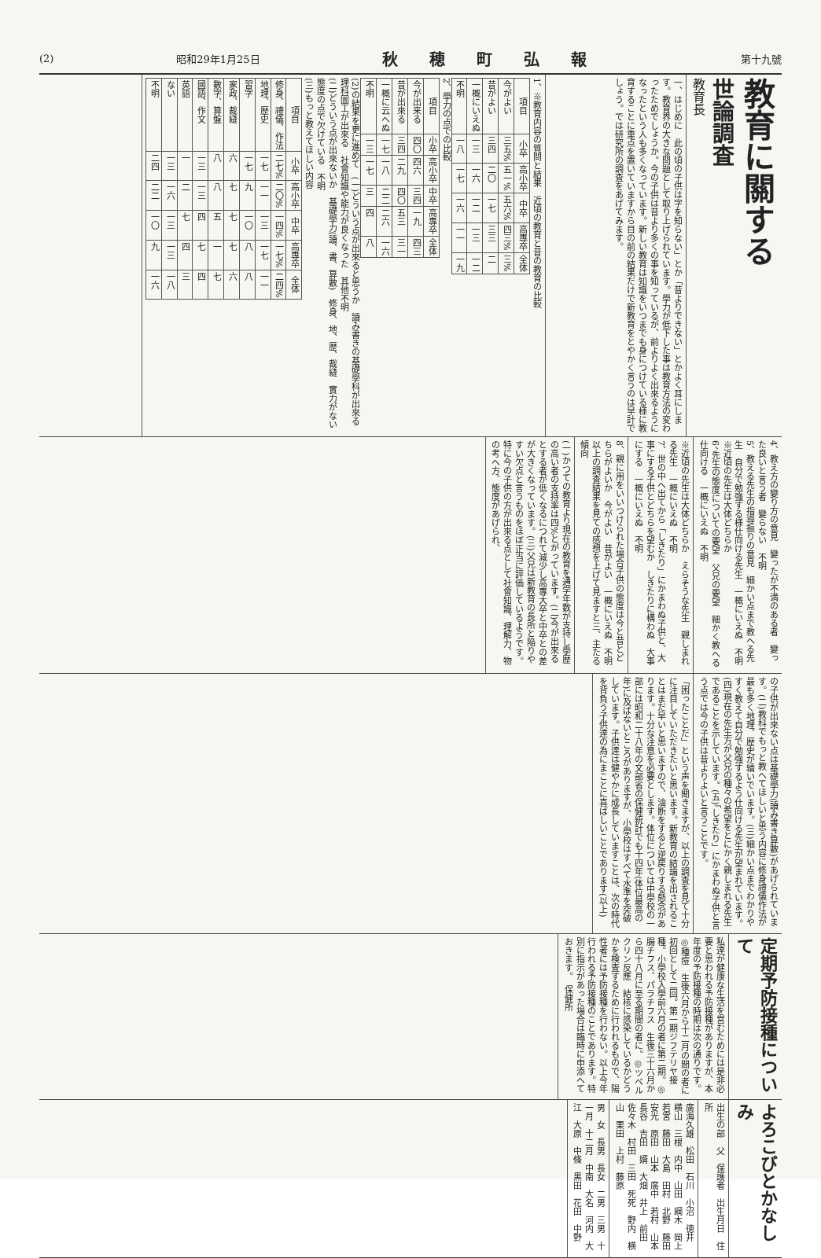(2) 昭和29年1月25日 秋穂町弘報 第十九號
教育に關する
世論調査
教育長
一、はじめに　此の頃の子供は字を知らない」とか「昔よりできない」とかよく耳にします。教育界の大きな問題として取り上げられています。學力が低下した事は教育方法の変わったためでしょうか。今の子供は昔より多くの事を知っているが、前よりよく出來るようになったという人も多くなっています。新しい教育は知識をいつまでも身につけている様に教育することに重点を置いていますから目の前の結果だけで新教育をとやかく言うのは早計でしょう。では研究所の調査をあげてみます。
1、※教育内容の質問と結果　近頃の教育と昔の教育の比較
| 項目 | 小卒 | 高小卒 | 中卒 | 高專卒 | 全体 |
| --- | --- | --- | --- | --- | --- |
| 今がよい | 三五% | 五一% | 五六% | 四三% | 三% |
| 昔がよい | 三四 | 二〇 | 一七 | 三三 | 二 |
| 一概にいえぬ | 一三 | 一六 | 一二 | 一三 | 一二 |
| 不明 | 一八 | 一七 | 一六 | 一一 | 一九 |
2、學力の点での比較
| 項目 | 小卒 | 高小卒 | 中卒 | 高專卒 | 全体 |
| --- | --- | --- | --- | --- | --- |
| 今が出来る | 四〇 | 四六 | 三四 | 一九 | 四三 |
| 昔が出來る | 三四 | 二九 | 四〇 | 五三 | 三一 |
| 一概に云へぬ | 一七 | 一八 | 二二 | 二六 | 一六 |
| 不明 | 一三 | 一七 | 三 | 四 | 八 |
(2)の結果を更に進めて　(一)どういう点が出來ると思うか　讀み書きの基礎學科が出來る　理科圖工が出來る　社會知識や能力が良くなった　其他不明
(二)どういう点が出來ないか　基礎學力(讀、書、算數)　修身、地、歴、裁縫　實力がない　態度の点で欠けている　不明
(三)もっと教えてほしい内容
| 項目 | 小卒 | 高小卒 | 中卒 | 高專卒 | 全体 |
| --- | --- | --- | --- | --- | --- |
| 修身、禮儀、作法 | 二七% | 二〇% | 一四% | 一七% | 二四% |
| 地理、歴史 | 一七 | 一一 | 一三 | 一七 | 一一 |
| 習字 | 一七 | 九 | 一〇 | 八 | 八 |
| 家政、裁縫 | 六 | 七 | 七 | 七 | 六 |
| 數字、算盤 | 八 | 八 | 五 | 一 | 七 |
| 國語、作文 | 一三 | 一三 | 四 | 七 | 四 |
| 英語 | 一 | 二 | 七 | 四 | 三 |
| ない | 一三 | 一六 | 一三 | 一三 | 一八 |
| 不明 | 二四 | 二二 | 一〇 | 九 | 一六 |
4、教え方の變り方の意見　變ったが不満のある者　變った良いと言う者　變らない　不明
5、教える先生の指導振りの意見　細かい点まで教へる先生　自分で勉強する様仕向ける先生　一概にいえぬ　不明
※近頃の先生は大体どちらか
6、先生の態度についての要望　父兄の要望　細かく教へる　仕向ける　一概にいえぬ　不明
※近頃の先生は大体どちらか　えらそうな先生　親しまれる先生　一概にいえぬ　不明
7、世の中へ出てから「しきたり」にかまわぬ子供と、大事にする子供とどちらを望むか　しきたりに構わぬ　大事にする　一概にいえぬ　不明
8、親に用をいいつけられた場合子供の態度は今と昔とどちらがよいか　今がよい　昔がよい　一概にいえぬ　不明
以上の調査結果を見ての感想を上げて見ますと三、主たる傾向
(一)かつての教育より現在の教育を通学年数が支持し學歴の高い者の支持率は四%とがっています。(二)今が出來るとする者が低くなるにつれて減少し高專大卒と中卒との差が大きくなっています。(三)父兄は新教育の長所と陥りやすい欠点と言うものをほぼ正当に評価しているようです。特に今の子供の方が出來る点として社會知識、理解力、物の考へ方、態度があげられ、
の子供が出來ない点は基礎學力(讀み書き算數)があげられています。(二)教科でもっと教へてほしいと思う内容に修身禮儀作法が最も多く地理、歴史が續いでいます。(三)細かい点までわかりやすく教えて自分で勉強するよう仕向ける先生が望まれています。(四)現在の先生方が父兄の種々の希望をとにかく親しまれる先生であることを示しています。(五)「しきたり」にかまわぬ子供と言う点では今の子供は昔よりよいと言うことです。
「困ったことだ」という声を聞きますが、以上の調査を見て十分に注目していただきたいと思います。新教育の結論を出されることはまだ早いと思いますので、油断をすると逆戻りする懸念があります。十分な注意を必要とします。体位については中學校の一部には昭和二十八年の文部省の保健統計でも十四年(体位最高の年)に及ばないところがありますが、小學校はすべて水準を突破しています。子供達は健やかに成長していますことは、次の時代を背負う子供達の為にまことに喜ばしいことであります(以上)
定期予防接種について
私達が健康な生活を営むためには是非必要と思われる予防接種がありますが、本年度の予防接種の時期は次の通りです。◎種痘　生後六月から十二月の間の者に初回として二回。第一期ジフテリヤ接種。小學校入學前六月の者に第二期。◎腸チフス、パラチフス　生後三十六月から四十八月に至る期間の者に。◎ツベルクリン反應　結核に感染しているかどうかを検査するために行われるもので、陽性者には予防接種を行わない。以上今年行われる予防接種のことであります。特別に指示があった場合は臨時に申添へておきます。　保健所
よろこびとかなしみ
出生の部　父　保護者　出生月日　住所
廣海久雄　松田　石川　小沼　徳井　横山　三根　内中　山田　綱木　岡上　若宮　藤田　大島　田村　北野　藤田　安光　原田　山本　廣中　若村　山本　長谷　吉田　婿　大畑　井上　前田　佐々木　村田　三田　死死　野内　横山　栗田　上村　藤原
男　女　長男　長女　二男　三男　十一月　十二月　中南　大名　河内　大江　大原　中條　黒田　花田　中野